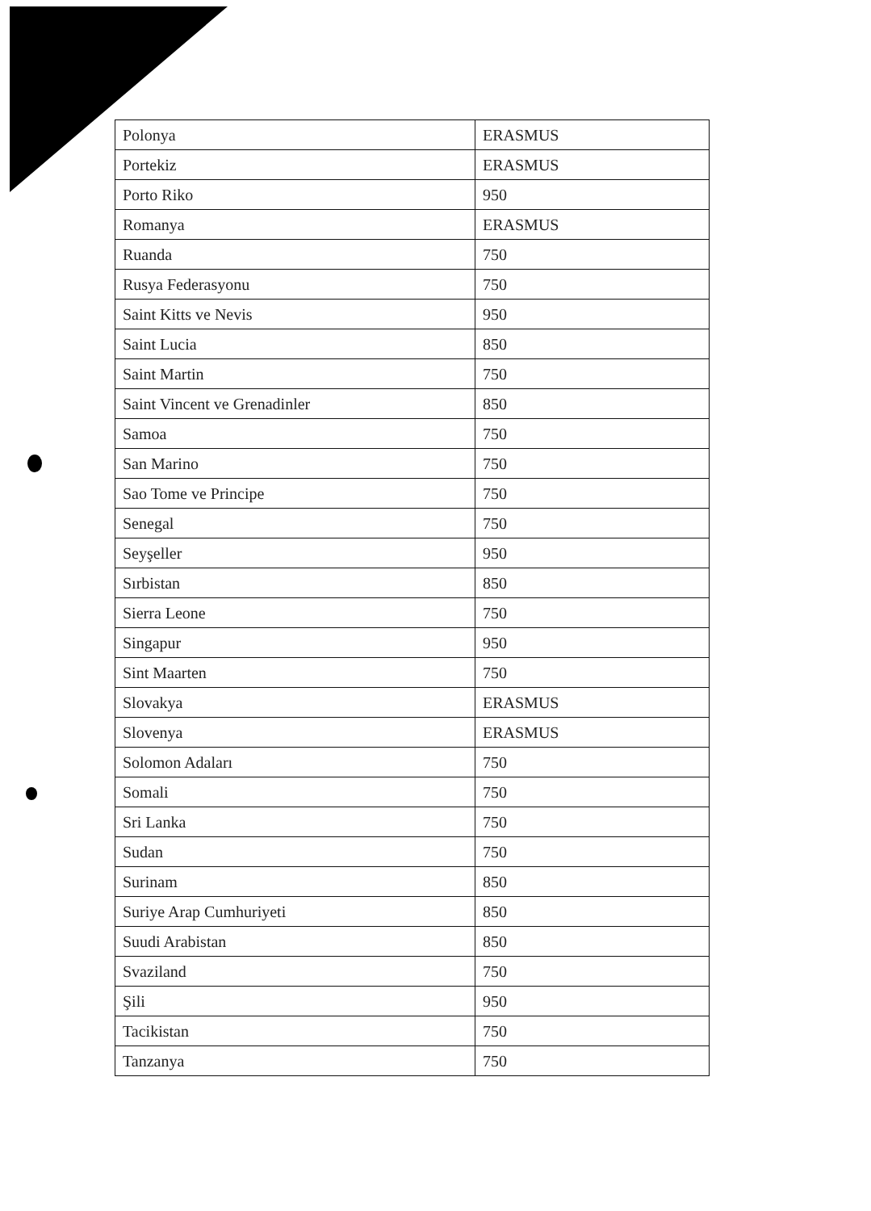| Polonya | ERASMUS |
| Portekiz | ERASMUS |
| Porto Riko | 950 |
| Romanya | ERASMUS |
| Ruanda | 750 |
| Rusya Federasyonu | 750 |
| Saint Kitts ve Nevis | 950 |
| Saint Lucia | 850 |
| Saint Martin | 750 |
| Saint Vincent ve Grenadinler | 850 |
| Samoa | 750 |
| San Marino | 750 |
| Sao Tome ve Principe | 750 |
| Senegal | 750 |
| Seyşeller | 950 |
| Sırbistan | 850 |
| Sierra Leone | 750 |
| Singapur | 950 |
| Sint Maarten | 750 |
| Slovakya | ERASMUS |
| Slovenya | ERASMUS |
| Solomon Adaları | 750 |
| Somali | 750 |
| Sri Lanka | 750 |
| Sudan | 750 |
| Surinam | 850 |
| Suriye Arap Cumhuriyeti | 850 |
| Suudi Arabistan | 850 |
| Svaziland | 750 |
| Şili | 950 |
| Tacikistan | 750 |
| Tanzanya | 750 |